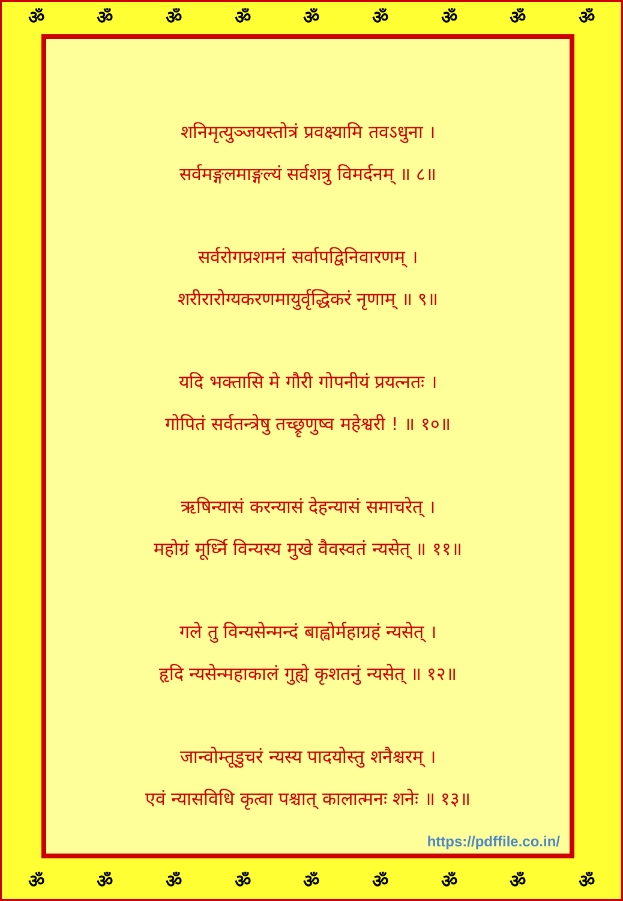ॐॐॐॐॐॐॐॐॐ
शनिमृत्युञ्जयस्तोत्रं प्रवक्ष्यामि तवऽधुना ।
सर्वमङ्गलमाङ्गल्यं सर्वशत्रु विमर्दनम् ॥ ८॥
सर्वरोगप्रशमनं सर्वापद्विनिवारणम् ।
शरीरारोग्यकरणमायुर्वृद्धिकरं नृणाम् ॥ ९॥
यदि भक्तासि मे गौरी गोपनीयं प्रयत्नतः ।
गोपितं सर्वतन्त्रेषु तच्छ्रृणुष्व महेश्वरी ! ॥ १०॥
ऋषिन्यासं करन्यासं देहन्यासं समाचरेत् ।
महोग्रं मूर्ध्नि विन्यस्य मुखे वैवस्वतं न्यसेत् ॥ ११॥
गले तु विन्यसेन्मन्दं बाह्वोर्महाग्रहं न्यसेत् ।
हृदि न्यसेन्महाकालं गुह्ये कृशतनुं न्यसेत् ॥ १२॥
जान्वोम्तूडुचरं न्यस्य पादयोस्तु शनैश्चरम् ।
एवं न्यासविधि कृत्वा पश्चात् कालात्मनः शनेः ॥ १३॥
https://pdffile.co.in/
ॐॐॐॐॐॐॐॐॐ